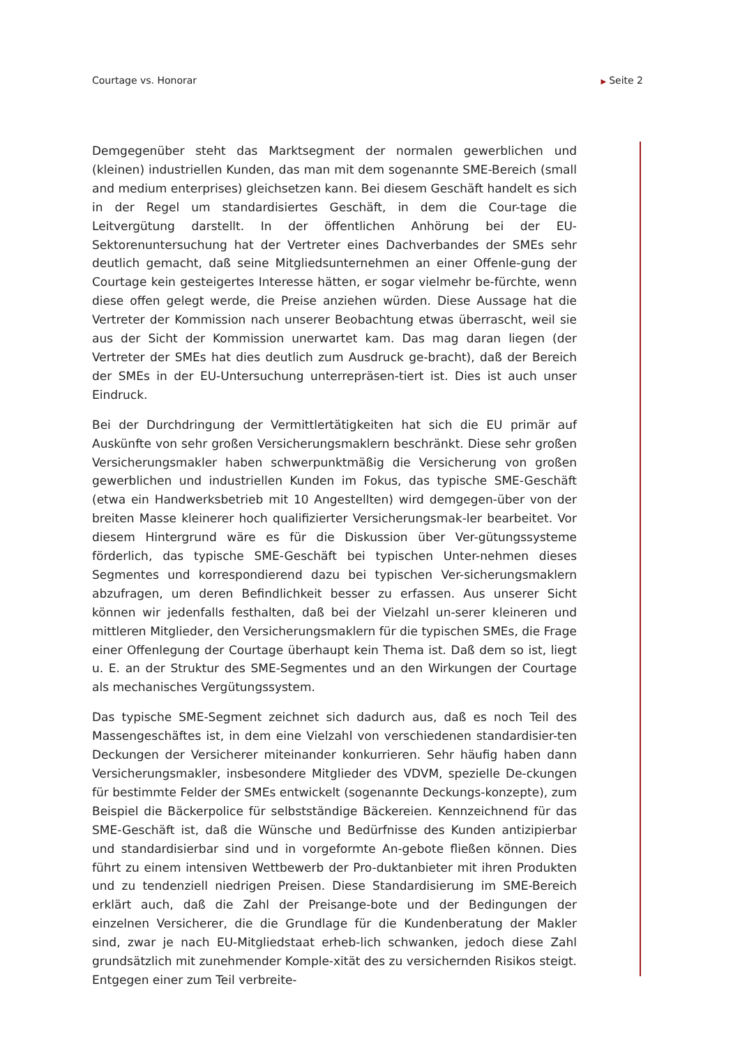Courtage vs. Honorar
▶ Seite 2
Demgegenüber steht das Marktsegment der normalen gewerblichen und (kleinen) industriellen Kunden, das man mit dem sogenannte SME-Bereich (small and medium enterprises) gleichsetzen kann. Bei diesem Geschäft handelt es sich in der Regel um standardisiertes Geschäft, in dem die Cour-tage die Leitvergütung darstellt. In der öffentlichen Anhörung bei der EU-Sektorenuntersuchung hat der Vertreter eines Dachverbandes der SMEs sehr deutlich gemacht, daß seine Mitgliedsunternehmen an einer Offenle-gung der Courtage kein gesteigertes Interesse hätten, er sogar vielmehr be-fürchte, wenn diese offen gelegt werde, die Preise anziehen würden. Diese Aussage hat die Vertreter der Kommission nach unserer Beobachtung etwas überrascht, weil sie aus der Sicht der Kommission unerwartet kam. Das mag daran liegen (der Vertreter der SMEs hat dies deutlich zum Ausdruck ge-bracht), daß der Bereich der SMEs in der EU-Untersuchung unterrepräsen-tiert ist. Dies ist auch unser Eindruck.
Bei der Durchdringung der Vermittlertätigkeiten hat sich die EU primär auf Auskünfte von sehr großen Versicherungsmaklern beschränkt. Diese sehr großen Versicherungsmakler haben schwerpunktmäßig die Versicherung von großen gewerblichen und industriellen Kunden im Fokus, das typische SME-Geschäft (etwa ein Handwerksbetrieb mit 10 Angestellten) wird demgegen-über von der breiten Masse kleinerer hoch qualifizierter Versicherungsmak-ler bearbeitet. Vor diesem Hintergrund wäre es für die Diskussion über Ver-gütungssysteme förderlich, das typische SME-Geschäft bei typischen Unter-nehmen dieses Segmentes und korrespondierend dazu bei typischen Ver-sicherungsmaklern abzufragen, um deren Befindlichkeit besser zu erfassen. Aus unserer Sicht können wir jedenfalls festhalten, daß bei der Vielzahl un-serer kleineren und mittleren Mitglieder, den Versicherungsmaklern für die typischen SMEs, die Frage einer Offenlegung der Courtage überhaupt kein Thema ist. Daß dem so ist, liegt u. E. an der Struktur des SME-Segmentes und an den Wirkungen der Courtage als mechanisches Vergütungssystem.
Das typische SME-Segment zeichnet sich dadurch aus, daß es noch Teil des Massengeschäftes ist, in dem eine Vielzahl von verschiedenen standardisier-ten Deckungen der Versicherer miteinander konkurrieren. Sehr häufig haben dann Versicherungsmakler, insbesondere Mitglieder des VDVM, spezielle De-ckungen für bestimmte Felder der SMEs entwickelt (sogenannte Deckungs-konzepte), zum Beispiel die Bäckerpolice für selbstständige Bäckereien. Kennzeichnend für das SME-Geschäft ist, daß die Wünsche und Bedürfnisse des Kunden antizipierbar und standardisierbar sind und in vorgeformte An-gebote fließen können. Dies führt zu einem intensiven Wettbewerb der Pro-duktanbieter mit ihren Produkten und zu tendenziell niedrigen Preisen. Diese Standardisierung im SME-Bereich erklärt auch, daß die Zahl der Preisange-bote und der Bedingungen der einzelnen Versicherer, die die Grundlage für die Kundenberatung der Makler sind, zwar je nach EU-Mitgliedstaat erheb-lich schwanken, jedoch diese Zahl grundsätzlich mit zunehmender Komple-xität des zu versichernden Risikos steigt. Entgegen einer zum Teil verbreite-